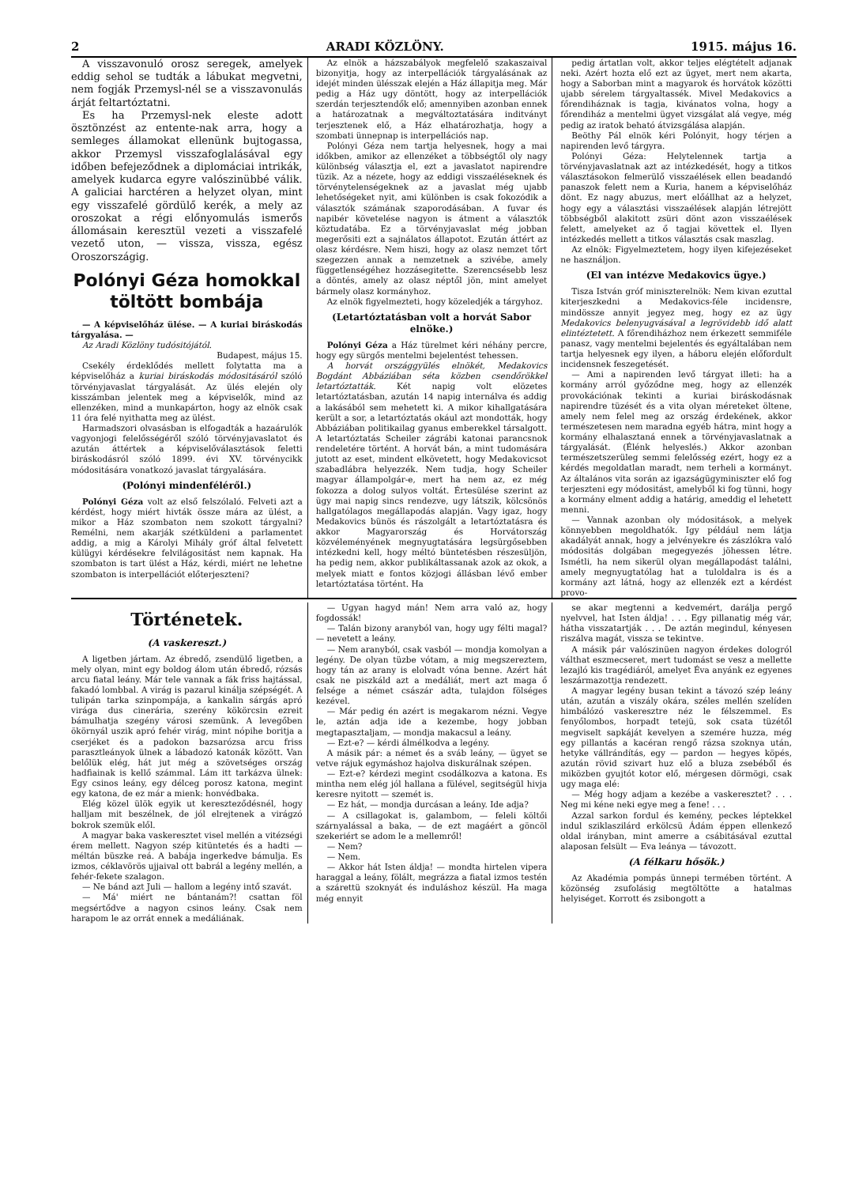2 ARADI KÖZLÖNY. 1915. május 16.
A visszavonuló orosz seregek, amelyek eddig sehol se tudták a lábukat megvetni, nem fogják Przemysl-nél se a visszavonulás árját feltartóztatni.
Es ha Przemysl-nek eleste adott ösztönzést az entente-nak arra, hogy a semleges államokat ellenünk bujtogassa, akkor Przemysl visszafoglalásával egy időben befejeződnek a diplomáciai intrikák, amelyek kudarca egyre valószinübbé válik. A galiciai harctéren a helyzet olyan, mint egy visszafelé gördülő kerék, a mely az oroszokat a régi előnyomulás ismerős állomásain keresztül vezeti a visszafelé vezető uton, — vissza, vissza, egész Oroszországig.
Polónyi Géza homokkal töltött bombája
— A képviselőház ülése. — A kuriai biráskodás tárgyalása. —
Az Aradi Közlöny tudósitójától.
Budapest, május 15.
Csekély érdeklődés mellett folytatta ma a képviselőház a kuriai biráskodás módositásáról szóló törvényjavaslat tárgyalását. Az ülés elején oly kisszámban jelentek meg a képviselők, mind az ellenzéken, mind a munkapárton, hogy az elnök csak 11 óra felé nyithatta meg az ülést.
Harmadszori olvasásban is elfogadták a hazaárulók vagyonjogi felelősségéről szóló törvényjavaslatot és azután áttértek a képviselőválasztások feletti biráskodásról szóló 1899. évi XV. törvénycikk módositására vonatkozó javaslat tárgyalására.
(Polónyi mindenféléről.)
Polónyi Géza volt az első felszólaló. Felveti azt a kérdést, hogy miért hivták össze mára az ülést, a mikor a Ház szombaton nem szokott tárgyalni? Remélni, nem akarják szétküldeni a parlamentet addig, a mig a Károlyi Mihály gróf által felvetett külügyi kérdésekre felvilágositást nem kapnak. Ha szombaton is tart ülést a Ház, kérdi, miért ne lehetne szombaton is interpellációt előterjeszteni?
Az elnök a házszabályok megfelelő szakaszaival bizonyitja, hogy az interpellációk tárgyalásának az idejét minden ülésszak elején a Ház állapitja meg. Már pedig a Ház ugy döntött, hogy az interpellációk szerdán terjesztendők elő; amennyiben azonban ennek a határozatnak a megváltoztatására inditványt terjesztenek elő, a Ház elhatározhatja, hogy a szombati ünnepnap is interpellációs nap.
Polónyi Géza nem tartja helyesnek, hogy a mai időkben, amikor az ellenzéket a többségtől oly nagy különbség választja el, ezt a javaslatot napirendre tüzik. Az a nézete, hogy az eddigi visszaéléseknek és törvénytelenségeknek az a javaslat még ujabb lehetőségeket nyit, ami különben is csak fokozódik a választók számának szaporodásában. A fuvar és napibér követelése nagyon is átment a választók köztudatába. Ez a törvényjavaslat még jobban megerősiti ezt a sajnálatos állapotot. Ezután áttért az olasz kérdésre. Nem hiszi, hogy az olasz nemzet tőrt szegezzen annak a nemzetnek a szivébe, amely függetlenségéhez hozzásegitette. Szerencsésebb lesz a döntés, amely az olasz néptől jön, mint amelyet bármely olasz kormányhoz.
Az elnök figyelmezteti, hogy közeledjék a tárgyhoz.
(Letartóztatásban volt a horvát Sabor elnöke.)
Polónyi Géza a Ház türelmet kéri néhány percre, hogy egy sürgős mentelmi bejelentést tehessen.
A horvát országgyülés elnökét, Medakovics Bogdánt Abbáziában séta közben csendőrökkel letartóztatták. Két napig volt elözetes letartóztatásban, azután 14 napig internálva és addig a lakásából sem mehetett ki. A mikor kihallgatására került a sor, a letartóztatás okául azt mondották, hogy Abbáziában politikailag gyanus emberekkel társalgott. A letartóztatás Scheiler zágrábi katonai parancsnok rendeletére történt. A horvát bán, a mint tudomására jutott az eset, mindent elkövetett, hogy Medakovicsot szabadlábra helyezzék. Nem tudja, hogy Scheiler magyar állampolgár-e, mert ha nem az, ez még fokozza a dolog sulyos voltát. Értesülése szerint az ügy mai napig sincs rendezve, ugy látszik, kölcsönös hallgatólagos megállapodás alapján. Vagy igaz, hogy Medakovics bünös és rászolgált a letartóztatásra és akkor Magyarország és Horvátország közvéleményének megnyugtatására legsürgősebben intézkedni kell, hogy méltó büntetésben részesüljön, ha pedig nem, akkor publikáltassanak azok az okok, a melyek miatt e fontos közjogi állásban lévő ember letartóztatása történt. Ha
pedig ártatlan volt, akkor teljes elégtételt adjanak neki. Azért hozta elő ezt az ügyet, mert nem akarta, hogy a Saborban mint a magyarok és horvátok közötti ujabb sérelem tárgyaltassék. Mivel Medakovics a főrendiháznak is tagja, kivánatos volna, hogy a főrendiház a mentelmi ügyet vizsgálat alá vegye, még pedig az iratok beható átvizsgálása alapján.
Beöthy Pál elnök kéri Polónyit, hogy térjen a napirenden levő tárgyra.
Polónyi Géza: Helytelennek tartja a törvényjavaslatnak azt az intézkedését, hogy a titkos választásokon felmerülő visszaélések ellen beadandó panaszok felett nem a Kuria, hanem a képviselőház dönt. Ez nagy abuzus, mert előállhat az a helyzet, hogy egy a választási visszaélések alapján létrejött többségből alakitott zsüri dönt azon visszaélések felett, amelyeket az ő tagjai követtek el. Ilyen intézkedés mellett a titkos választás csak maszlag.
Az elnök: Figyelmeztetem, hogy ilyen kifejezéseket ne használjon.
(El van intézve Medakovics ügye.)
Tisza István gróf miniszterelnök: Nem kivan ezuttal kiterjeszkedni a Medakovics-féle incidensre, mindössze annyit jegyez meg, hogy ez az ügy Medakovics belenyugvásával a legrövidebb idő alatt elintéztetett. A főrendiházhoz nem érkezett semmiféle panasz, vagy mentelmi bejelentés és egyáltalában nem tartja helyesnek egy ilyen, a háboru elején előfordult incidensnek feszegetését.
— Ami a napirenden levő tárgyat illeti: ha a kormány arról győződne meg, hogy az ellenzék provokációnak tekinti a kuriai biráskodásnak napirendre tüzését és a vita olyan méreteket öltene, amely nem felel meg az ország érdekének, akkor természetesen nem maradna egyéb hátra, mint hogy a kormány elhalasztaná ennek a törvényjavaslatnak a tárgyalását. (Élénk helyeslés.) Akkor azonban természetszerüleg semmi felelősség ezért, hogy ez a kérdés megoldatlan maradt, nem terheli a kormányt. Az általános vita során az igazságügyminiszter elő fog terjeszteni egy módositást, amelyből ki fog tünni, hogy a kormány elment addig a határig, ameddig el lehetett menni.
— Vannak azonban oly módositások, a melyek könnyebben megoldhatók. Igy például nem látja akadályát annak, hogy a jelvényekre és zászlókra való módositás dolgában megegyezés jöhessen létre. Ismétli, ha nem sikerül olyan megállapodást találni, amely megnyugtatólag hat a tuloldalra is és a kormány azt látná, hogy az ellenzék ezt a kérdést provo-
Történetek.
(A vaskereszt.)
A ligetben jártam. Az ébredő, zsendülő ligetben, a mely olyan, mint egy boldog álom után ébredő, rózsás arcu fiatal leány. Már tele vannak a fák friss hajtással, fakadó lombbal. A virág is pazarul kinálja szépségét. A tulipán tarka szinpompája, a kankalin sárgás apró virága dus cinerária, szerény kökörcsin ezreit bámulhatja szegény városi szemünk. A levegőben ökörnyál uszik apró fehér virág, mint nópihe boritja a cserjéket és a padokon bazsarózsa arcu friss parasztleányok ülnek a lábadozó katonák között. Van belőlük elég, hát jut még a szövetséges ország hadfiainak is kellő számmal. Lám itt tarkázva ülnek: Egy csinos leány, egy délceg porosz katona, megint egy katona, de ez már a mienk: honvédbaka.
Elég közel ülök egyik ut kereszteződésnél, hogy halljam mit beszélnek, de jól elrejtenek a virágzó bokrok szemük elől.
A magyar baka vaskeresztet visel mellén a vitézségi érem mellett. Nagyon szép kitüntetés és a hadti — méltán büszke reá. A babája ingerkedve bámulja. Es izmos, céklavörös ujjaival ott babrál a legény mellén, a fehér-fekete szalagon.
— Ne bánd azt Juli — hallom a legény intő szavát.
— Má' miért ne bántanám?! csattan föl megsértődve a nagyon csinos leány. Csak nem harapom le az orrát ennek a medáliának.
— Ugyan hagyd mán! Nem arra való az, hogy fogdossák!
— Talán bizony aranyból van, hogy ugy félti magal? — nevetett a leány.
— Nem aranyból, csak vasból — mondja komolyan a legény. De olyan tüzbe vótam, a mig megszereztem, hogy tán az arany is elolvadt vóna benne. Azért hát csak ne piszkáld azt a medáliát, mert azt maga ő felsége a német császár adta, tulajdon fölséges kezével.
— Már pedig én azért is megakarom nézni. Vegye le, aztán adja ide a kezembe, hogy jobban megtapasztaljam, — mondja makacsul a leány.
— Ezt-e? — kérdi álmélkodva a legény.
A másik pár: a német és a sváb leány, — ügyet se vetve rájuk egymáshoz hajolva diskurálnak szépen.
— Ezt-e? kérdezi megint csodálkozva a katona. Es mintha nem elég jól hallana a fülével, segitségül hivja keresre nyitott — szemét is.
— Ez hát, — mondja durcásan a leány. Ide adja?
— A csillagokat is, galambom, — feleli költői szárnyalással a baka, — de ezt magáért a göncöl szekeriért se adom le a mellemről!
— Nem?
— Nem.
— Akkor hát Isten áldja! — mondta hirtelen vipera haraggal a leány, fölált, megrázza a fiatal izmos testén a szárettü szoknyát és induláshoz készül. Ha maga még ennyit
se akar megtenni a kedvemért, darálja pergő nyelvvel, hat Isten áldja! . . . Egy pillanatig még vár, hátha visszatartják . . . De aztán megindul, kényesen riszálva magát, vissza se tekintve.
A másik pár valószinüen nagyon érdekes dologról válthat eszmecseret, mert tudomást se vesz a mellette lezajló kis tragédiáról, amelyet Éva anyánk ez egyenes leszármazottja rendezett.
A magyar legény busan tekint a távozó szép leány után, azután a viszály okára, széles mellén szelíden himbálózó vaskeresztre néz le félszemmel. Es fenyőlombos, horpadt tetejü, sok csata tüzétől megviselt sapkáját kevelyen a szemére huzza, még egy pillantás a kacéran rengő rázsa szoknya után, hetyke vállrándítás, egy — pardon — hegyes köpés, azután rövid szivart huz elő a bluza zsebéből és miközben gyujtót kotor elő, mérgesen dörmögi, csak ugy maga elé:
— Még hogy adjam a kezébe a vaskeresztet? . . . Neg mi kéne neki egye meg a fene! . . .
Azzal sarkon fordul és kemény, peckes léptekkel indul sziklaszilárd erkölcsü Ádám éppen ellenkező oldal irányban, mint amerre a csábitásával ezuttal alaposan felsült — Eva leánya — távozott.
(A félkaru hősök.)
Az Akadémia pompás ünnepi termében történt. A közönség zsufolásig megtöltötte a hatalmas helyiséget. Korrott és zsibongott a